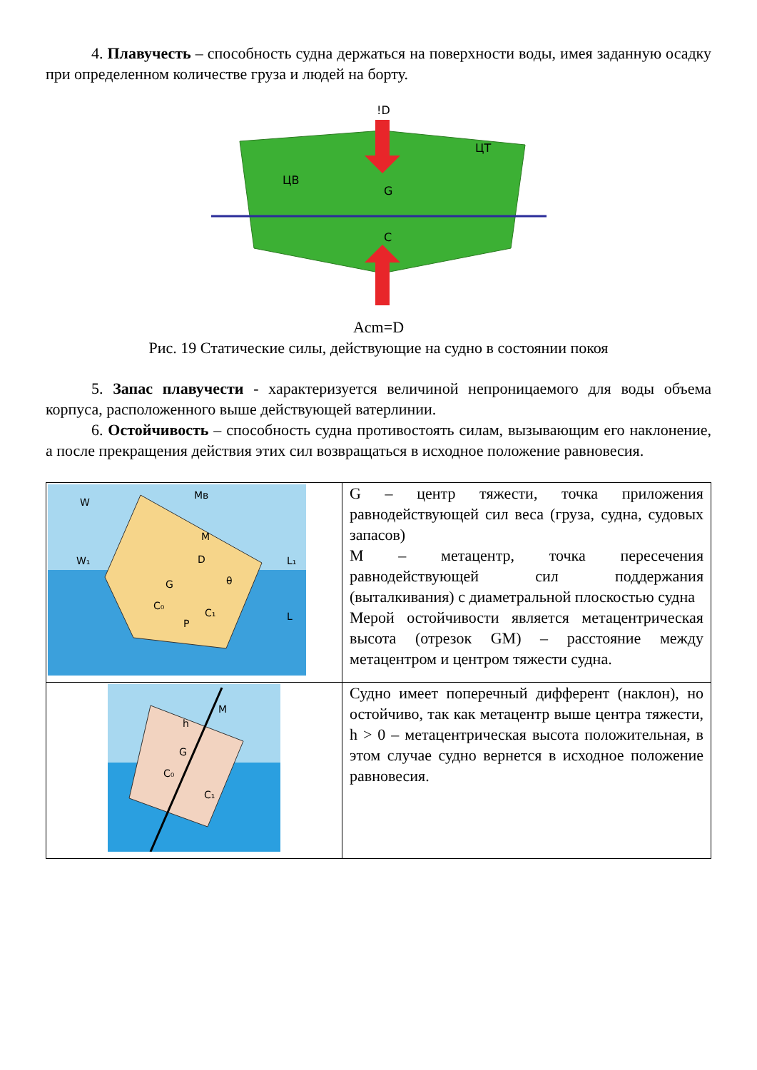4. Плавучесть – способность судна держаться на поверхности воды, имея заданную осадку при определенном количестве груза и людей на борту.
!D
ЦТ
ЦВ
G
C
Acm=D
Рис. 19 Статические силы, действующие на судно в состоянии покоя
5. Запас плавучести - характеризуется величиной непроницаемого для воды объема корпуса, расположенного выше действующей ватерлинии.
6. Остойчивость – способность судна противостоять силам, вызывающим его наклонение, а после прекращения действия этих сил возвращаться в исходное положение равновесия.
| W Mв W₁ L₁ L G D M P C₀ C₁ θ | G – центр тяжести, точка приложения равнодействующей сил веса (груза, судна, судовых запасов) M – метацентр, точка пересечения равнодействующей сил поддержания (выталкивания) с диаметральной плоскостью судна Мерой остойчивости является метацентрическая высота (отрезок GM) – расстояние между метацентром и центром тяжести судна. |
| M G C₀ C₁ h | Судно имеет поперечный дифферент (наклон), но остойчиво, так как метацентр выше центра тяжести, h > 0 – метацентрическая высота положительная, в этом случае судно вернется в исходное положение равновесия. |